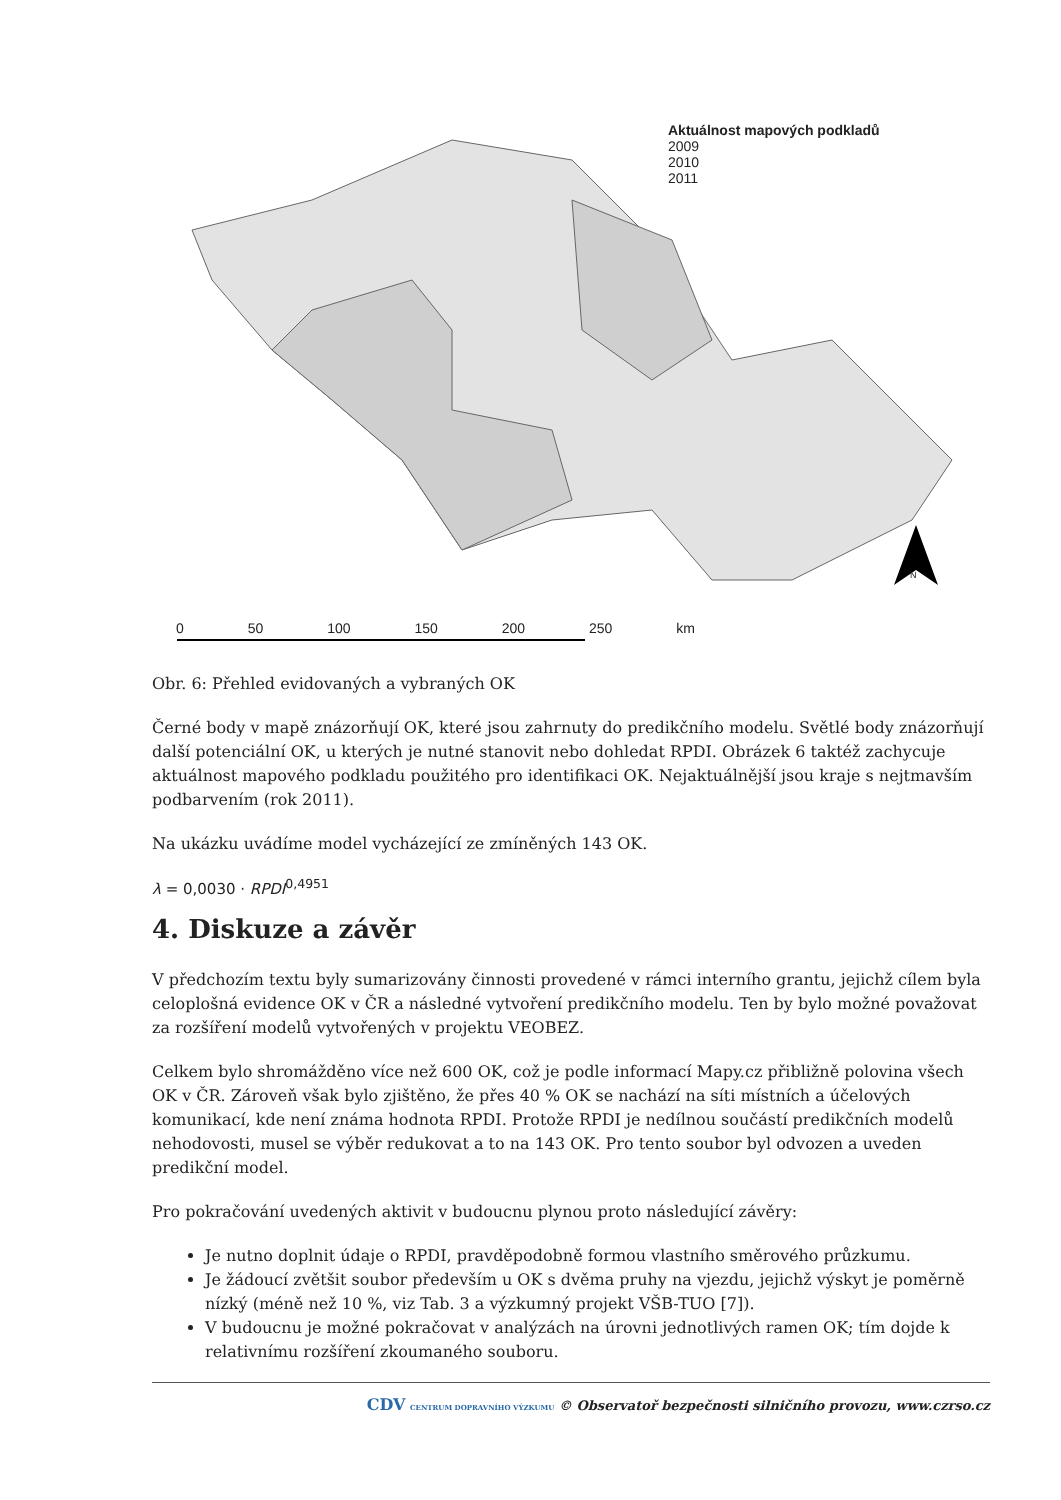Aktuálnost mapových podkladů
2009
2010
2011
0 50 100 150 200 250 km
N
Obr. 6: Přehled evidovaných a vybraných OK
Černé body v mapě znázorňují OK, které jsou zahrnuty do predikčního modelu. Světlé body znázorňují další potenciální OK, u kterých je nutné stanovit nebo dohledat RPDI. Obrázek 6 taktéž zachycuje aktuálnost mapového podkladu použitého pro identifikaci OK. Nejaktuálnější jsou kraje s nejtmavším podbarvením (rok 2011).
Na ukázku uvádíme model vycházející ze zmíněných 143 OK.
λ = 0,0030 · RPDI<sup>0,4951</sup>
4. Diskuze a závěr
V předchozím textu byly sumarizovány činnosti provedené v rámci interního grantu, jejichž cílem byla celoplošná evidence OK v ČR a následné vytvoření predikčního modelu. Ten by bylo možné považovat za rozšíření modelů vytvořených v projektu VEOBEZ.
Celkem bylo shromážděno více než 600 OK, což je podle informací Mapy.cz přibližně polovina všech OK v ČR. Zároveň však bylo zjištěno, že přes 40 % OK se nachází na síti místních a účelových komunikací, kde není známa hodnota RPDI. Protože RPDI je nedílnou součástí predikčních modelů nehodovosti, musel se výběr redukovat a to na 143 OK. Pro tento soubor byl odvozen a uveden predikční model.
Pro pokračování uvedených aktivit v budoucnu plynou proto následující závěry:
Je nutno doplnit údaje o RPDI, pravděpodobně formou vlastního směrového průzkumu.
Je žádoucí zvětšit soubor především u OK s dvěma pruhy na vjezdu, jejichž výskyt je poměrně nízký (méně než 10 %, viz Tab. 3 a výzkumný projekt VŠB-TUO [7]).
V budoucnu je možné pokračovat v analýzách na úrovni jednotlivých ramen OK; tím dojde k relativnímu rozšíření zkoumaného souboru.
CDV CENTRUM DOPRAVNÍHO VÝZKUMU © Observatoř bezpečnosti silničního provozu, www.czrso.cz